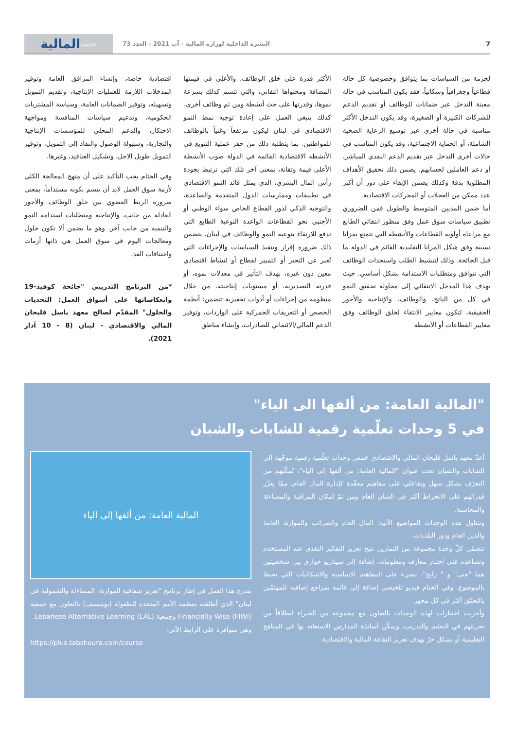7 النشرة الداخلية لوزارة المالية - آب 2021 - العدد 73
حديث المالية
لحزمة من السياسات بما يتوافق وخصوصية كل حالة قطاعياً وجغرافياً وسكانياً، فقد يكون المناسب في حالة معينة التدخل عبر ضمانات للوظائف أو تقديم الدعم للشركات الكبيرة أو الصغيرة، وقد يكون التدخل الأكثر مناسبة في حالة أخرى عبر توسيع الرعاية الصحية الشاملة، أو الحماية الاجتماعية، وقد يكون المناسب في حالات أخرى التدخل عبر تقديم الدعم النقدي المباشر، أو دعم العاملين لحسابهم. يضمن ذلك تحقيق الأهداف المطلوبة بدقة وكذلك يضمن الإبقاء على دور أن أكبر عدد ممكن من العجلات أو المحركات الاقتصادية.
أما ضمن المديين المتوسط والطويل فمن الضروري تطبيق سياسات سوق عمل وفق منظور انتقائي الطابع مع مراعاة أولوية القطاعات والأنشطة التي تتمتع بمزايا نسبية وفق هيكل المزايا التقليدية القائم في الدولة ما قبل الجائحة. وذلك لتنشيط الطلب واستحداث الوظائف التي تتوافق ومتطلبات الاستدامة بشكل أساسي. حيث يهدف هذا المدخل الانتقائي إلى محاولة تحقيق النمو في كل من الناتج، والوظائف، والإنتاجية والأجور الحقيقية، لتكون معايير الانتقاء لخلق الوظائف وفق معايير القطاعات أو الأنشطة
الأكثر قدرة على خلق الوظائف، والأعلى في قيمتها المضافة ومحتواها التقاني، والتي تتسم كذلك بسرعة نموها، وقدرتها على حث أنشطة ومن ثم وظائف أخرى،
كذلك ينبغي العمل على إعادة توجيه نمط النمو الاقتصادي في لبنان ليكون مرتفعاً وغنياً بالوظائف للمواطنين. بما يتطلبه ذلك من حفز عملية التنويع في الأنشطة الاقتصادية القائمة في الدولة صوب الأنشطة الأعلى قيمة وتقانة، بمعنى آخر تلك التي ترتبط بجودة رأس المال البشري، الذي يمثل قائد النمو الاقتصادي في تطبيقات وممارسات الدول المتقدمة والصاعدة، والتوجيه الذكي لدور القطاع الخاص سواء الوطني أو الأجنبي نحو القطاعات الواعدة النوعية الطابع التي تدفع للارتقاء بنوعية النمو والوظائف في لبنان، يتضمن ذلك ضرورة إقرار وتنفيذ السياسات والإجراءات التي تُعبر عن التحيز أو التمييز لقطاع أو لنشاط اقتصادي معين دون غيره، بهدف التأثير في معدلات نموه، أو قدرته التصديرية، أو مستويات إنتاجيته. من خلال منظومة من إجراءات أو أدوات تحفيزية تتضمن: أنظمة الحصص أو التعريفات الجمركية على الواردات، وتوفير الدعم المالي/الائتماني للصادرات، وإنشاء مناطق
اقتصادية خاصة، وإنشاء المرافق العامة وتوفير المدخلات اللازمة للعمليات الإنتاجية، وتقديم التمويل وتسهيله، وتوفير الضمانات العامة، وسياسة المشتريات الحكومية، وتدعيم سياسات المنافسة ومواجهة الاحتكار، والدعم المحلي للمؤسسات الإنتاجية والتجارية، وسهولة الوصول والنفاذ إلى التمويل، وتوفير التمويل طويل الاجل، وتشكيل العناقيد، وغيرها.
وفي الختام يجب التأكيد على أن منهج المعالجة الكلي لأزمة سوق العمل لابد أن يتسم بكونه مستداماً، بمعنى ضرورة الربط العضوي بين خلق الوظائف والأجور العادلة من جانب، والإنتاجية ومتطلبات استدامة النمو والتنمية من جانب آخر. وهو ما يضمن ألا تكون حلول ومعالجات اليوم في سوق العمل هي ذاتها أزمات واختناقات الغد.
*من البرنامج التدريبي "جائحة كوفيد-19 وانعكاساتها على أسواق العمل: التحديات والحلول" المقدّم لصالح معهد باسل فليحان المالي والاقتصادي - لبنان (8 - 10 آذار 2021).
"المالية العامة: من ألفها الى الياء"
في 5 وحدات تعلّمية رقمية للشابات والشبان
أعدّ معهد باسل فليحان المالي والاقتصادي خمس وحدات تعلّمية رقمية موجّهة إلى الشابات والشبان تحت عنوان "المالية العامة: من ألفها إلى الياء"، تُمكّنهم من التعرّف بشكل سهل وتفاعلي على مفاهيم معقّدة كإدارة المال العام، ممّا يعزّز قدراتهم على الانخراط أكثر في الشأن العام ومن ثمّ إمكان المراقبة والمساءلة والمحاسبة.
وتتناول هذه الوحدات المواضيع الآتية: المال العام والضرائب والموازنة العامة والدين العام ودور البلديات.
تتضمّن كلّ وحدة مجموعة من التمارين تتيح تعزيز التفكير النقدي عند المستخدم وتساعده على اختبار معارفه ومعلوماته، إضافة إلى سيناريو حواري بين شخصيتين هما "جنى" و " رابح"، يضيء على المفاهيم الاساسية والاشكاليات التي تحيط بالموضوع. وفي الختام فيديو تلخيصي إضافة إلى قائمة بمراجع إضافية للمهتمّين بالتعمّق أكثر في كل محور.
وأجريت اختبارات لهذه الوحدات بالتعاون مع مجموعة من الخبراء انطلاقاً من تجربتهم في التعليم والتدريب، ويمكّن أساتذة المدارس الاستعانة بها في المناهج التعليمية أو بشكل حرّ بهدف تعزيز الثقافة المالية والاقتصادية.
المالية العامة: من ألفها إلى الياء
يندرج هذا العمل في إطار برنامج "تعزيز شفافية الموازنة، المساءلة والشمولية في لبنان" الذي أطلقته منظمة الأمم المتحدة للطفولة (يونيسيف) بالتعاون مع جمعية Financially Wise (FIWI) وجمعية Lebanese Alternative Learning (LAL).
وهي متوافرة على الرابط الآتي:
https://plus.tabshoura.com/course